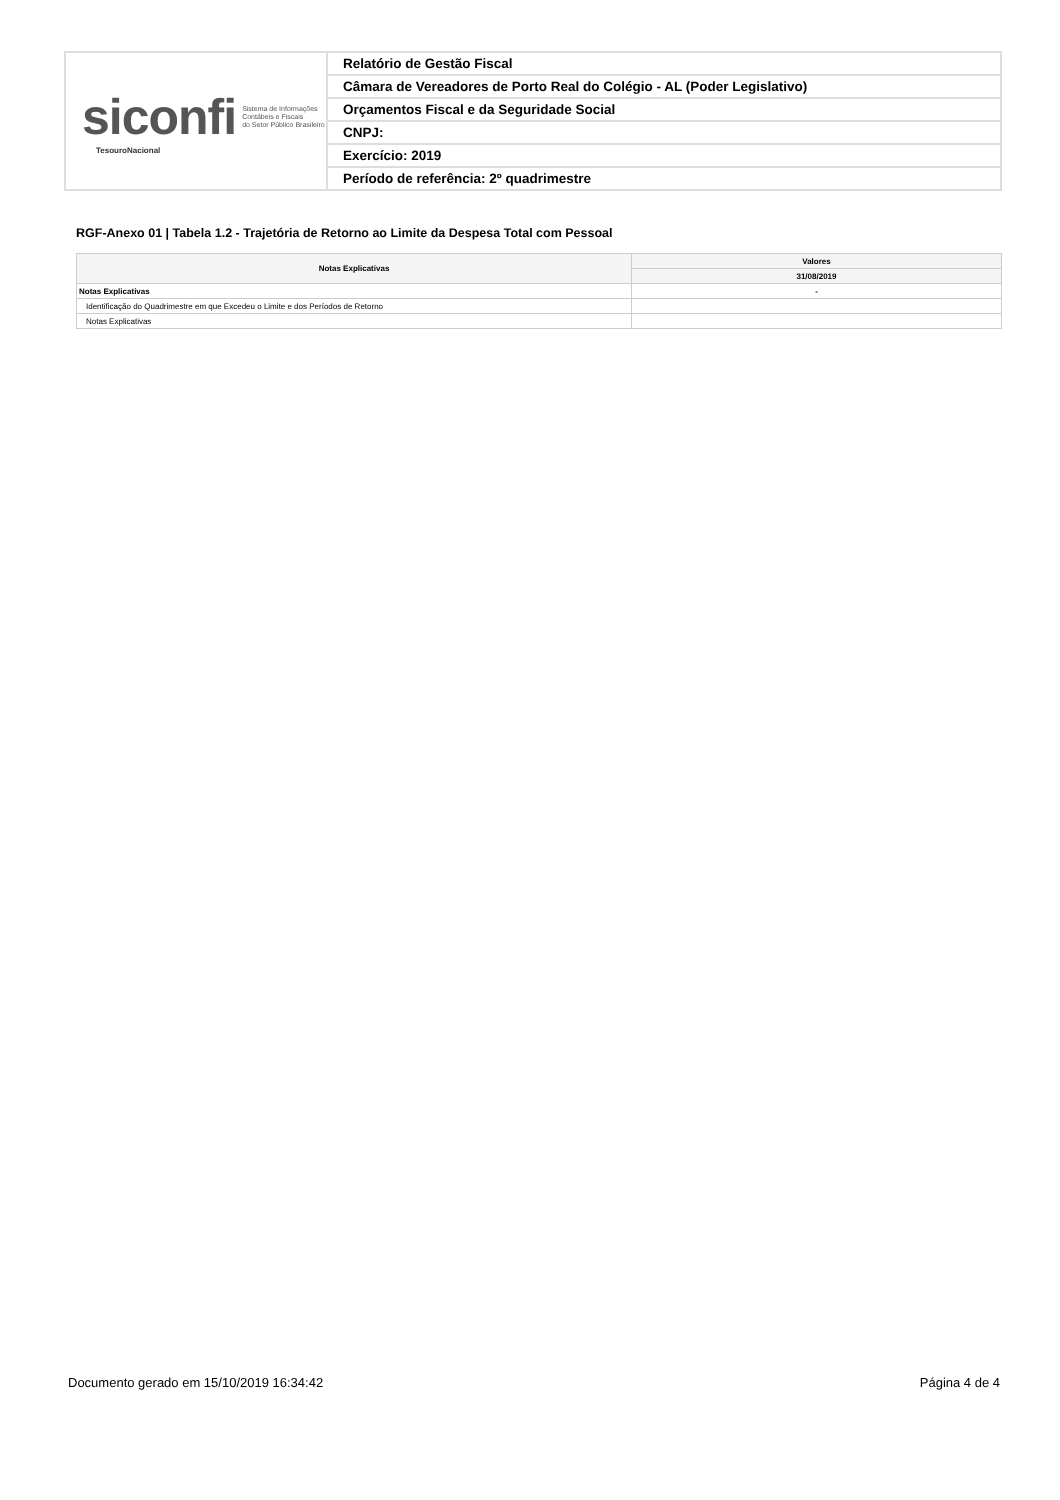| siconfi Sistema de Informações Contábeis e Fiscais do Setor Público Brasileiro TesouroNacional | Relatório de Gestão Fiscal |
| | Câmara de Vereadores de Porto Real do Colégio - AL (Poder Legislativo) |
| | Orçamentos Fiscal e da Seguridade Social |
| | CNPJ: |
| | Exercício: 2019 |
| | Período de referência: 2º quadrimestre |
RGF-Anexo 01 | Tabela 1.2 - Trajetória de Retorno ao Limite da Despesa Total com Pessoal
| Notas Explicativas | Valores |
| --- | --- |
| | 31/08/2019 |
| Notas Explicativas | - |
| Identificação do Quadrimestre em que Excedeu o Limite e dos Períodos de Retorno | |
| Notas Explicativas | |
Documento gerado em 15/10/2019 16:34:42 Página 4 de 4